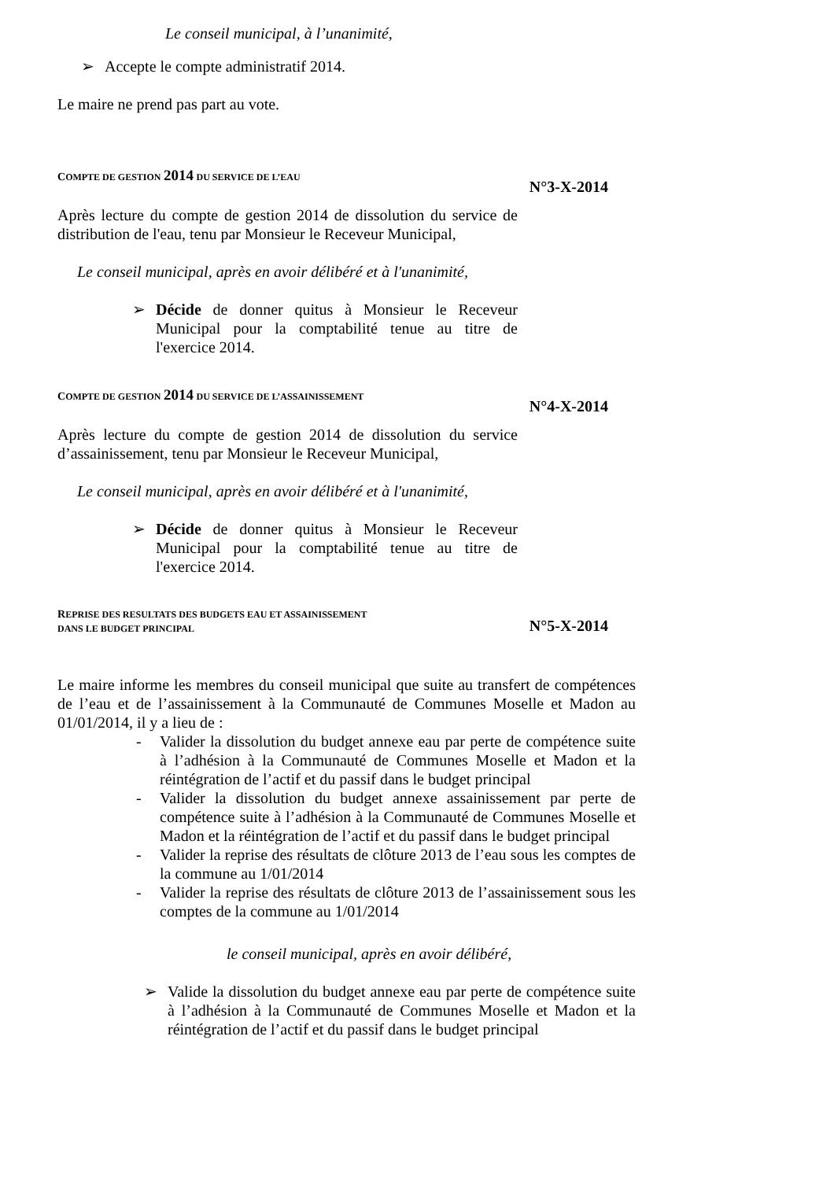Le conseil municipal, à l’unanimité,
➢
Accepte le compte administratif 2014.
Le maire ne prend pas part au vote.
COMPTE DE GESTION 2014 DU SERVICE DE L’EAU
N°3-X-2014
Après lecture du compte de gestion 2014 de dissolution du service de distribution de l'eau, tenu par Monsieur le Receveur Municipal,
Le conseil municipal, après en avoir délibéré et à l'unanimité,
➢
Décide de donner quitus à Monsieur le Receveur Municipal pour la comptabilité tenue au titre de l'exercice 2014.
COMPTE DE GESTION 2014 DU SERVICE DE L’ASSAINISSEMENT
N°4-X-2014
Après lecture du compte de gestion 2014 de dissolution du service d’assainissement, tenu par Monsieur le Receveur Municipal,
Le conseil municipal, après en avoir délibéré et à l'unanimité,
➢
Décide de donner quitus à Monsieur le Receveur Municipal pour la comptabilité tenue au titre de l'exercice 2014.
REPRISE DES RESULTATS DES BUDGETS EAU ET ASSAINISSEMENT
DANS LE BUDGET PRINCIPAL
N°5-X-2014
Le maire informe les membres du conseil municipal que suite au transfert de compétences de l’eau et de l’assainissement à la Communauté de Communes Moselle et Madon au 01/01/2014, il y a lieu de :
- Valider la dissolution du budget annexe eau par perte de compétence suite à l’adhésion à la Communauté de Communes Moselle et Madon et la réintégration de l’actif et du passif dans le budget principal
- Valider la dissolution du budget annexe assainissement par perte de compétence suite à l’adhésion à la Communauté de Communes Moselle et Madon et la réintégration de l’actif et du passif dans le budget principal
- Valider la reprise des résultats de clôture 2013 de l’eau sous les comptes de la commune au 1/01/2014
- Valider la reprise des résultats de clôture 2013 de l’assainissement sous les comptes de la commune au 1/01/2014
le conseil municipal, après en avoir délibéré,
➢
Valide la dissolution du budget annexe eau par perte de compétence suite à l’adhésion à la Communauté de Communes Moselle et Madon et la réintégration de l’actif et du passif dans le budget principal